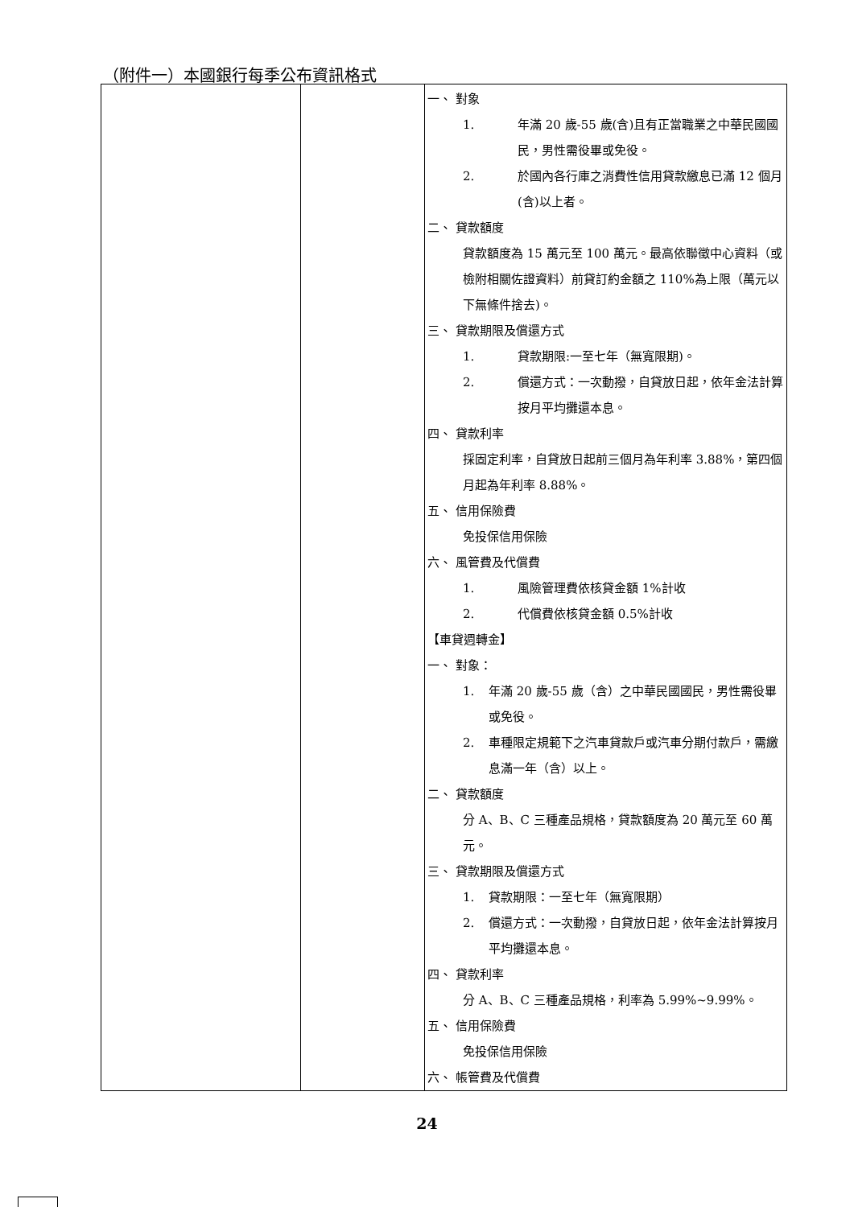（附件一）本國銀行每季公布資訊格式
| | | 一、 對象 1. 年滿 20 歲-55 歲(含)且有正當職業之中華民國國民，男性需役畢或免役。 2. 於國內各行庫之消費性信用貸款繳息已滿 12 個月(含)以上者。 二、 貸款額度 貸款額度為 15 萬元至 100 萬元。最高依聯徵中心資料（或檢附相關佐證資料）前貸訂約金額之 110%為上限（萬元以下無條件捨去)。 三、 貸款期限及償還方式 1. 貸款期限:一至七年（無寬限期)。 2. 償還方式：一次動撥，自貸放日起，依年金法計算按月平均攤還本息。 四、 貸款利率 採固定利率，自貸放日起前三個月為年利率 3.88%，第四個月起為年利率 8.88%。 五、 信用保險費 免投保信用保險 六、 風管費及代償費 1. 風險管理費依核貸金額 1%計收 2. 代償費依核貸金額 0.5%計收 【車貸週轉金】 一、 對象： 1. 年滿 20 歲-55 歲（含）之中華民國國民，男性需役畢或免役。 2. 車種限定規範下之汽車貸款戶或汽車分期付款戶，需繳息滿一年（含）以上。 二、 貸款額度 分 A、B、C 三種產品規格，貸款額度為 20 萬元至 60 萬元。 三、 貸款期限及償還方式 1. 貸款期限：一至七年（無寬限期） 2. 償還方式：一次動撥，自貸放日起，依年金法計算按月平均攤還本息。 四、 貸款利率 分 A、B、C 三種產品規格，利率為 5.99%~9.99%。 五、 信用保險費 免投保信用保險 六、 帳管費及代償費 |
24